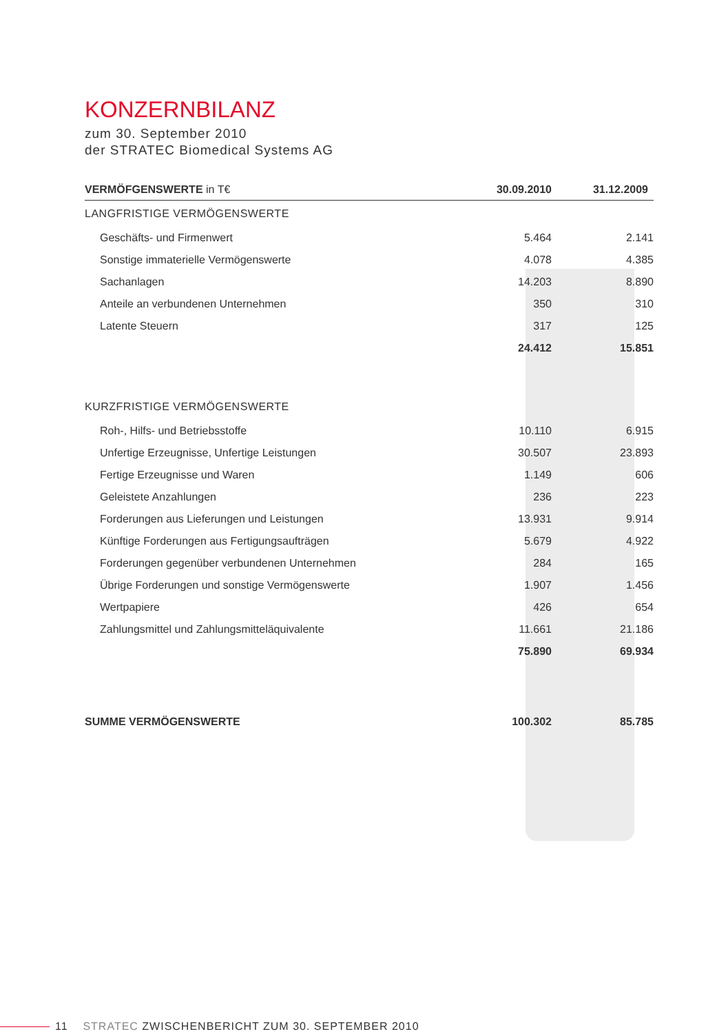KONZERNBILANZ
zum 30. September 2010
der STRATEC Biomedical Systems AG
| VERMÖFGENSWERTE in T€ | 30.09.2010 | 31.12.2009 |
| --- | --- | --- |
| LANGFRISTIGE VERMÖGENSWERTE | | |
| Geschäfts- und Firmenwert | 5.464 | 2.141 |
| Sonstige immaterielle Vermögenswerte | 4.078 | 4.385 |
| Sachanlagen | 14.203 | 8.890 |
| Anteile an verbundenen Unternehmen | 350 | 310 |
| Latente Steuern | 317 | 125 |
| | 24.412 | 15.851 |
| KURZFRISTIGE VERMÖGENSWERTE | | |
| Roh-, Hilfs- und Betriebsstoffe | 10.110 | 6.915 |
| Unfertige Erzeugnisse, Unfertige Leistungen | 30.507 | 23.893 |
| Fertige Erzeugnisse und Waren | 1.149 | 606 |
| Geleistete Anzahlungen | 236 | 223 |
| Forderungen aus Lieferungen und Leistungen | 13.931 | 9.914 |
| Künftige Forderungen aus Fertigungsaufträgen | 5.679 | 4.922 |
| Forderungen gegenüber verbundenen Unternehmen | 284 | 165 |
| Übrige Forderungen und sonstige Vermögenswerte | 1.907 | 1.456 |
| Wertpapiere | 426 | 654 |
| Zahlungsmittel und Zahlungsmitteläquivalente | 11.661 | 21.186 |
| | 75.890 | 69.934 |
| SUMME VERMÖGENSWERTE | 100.302 | 85.785 |
11 STRATEC ZWISCHENBERICHT ZUM 30. SEPTEMBER 2010